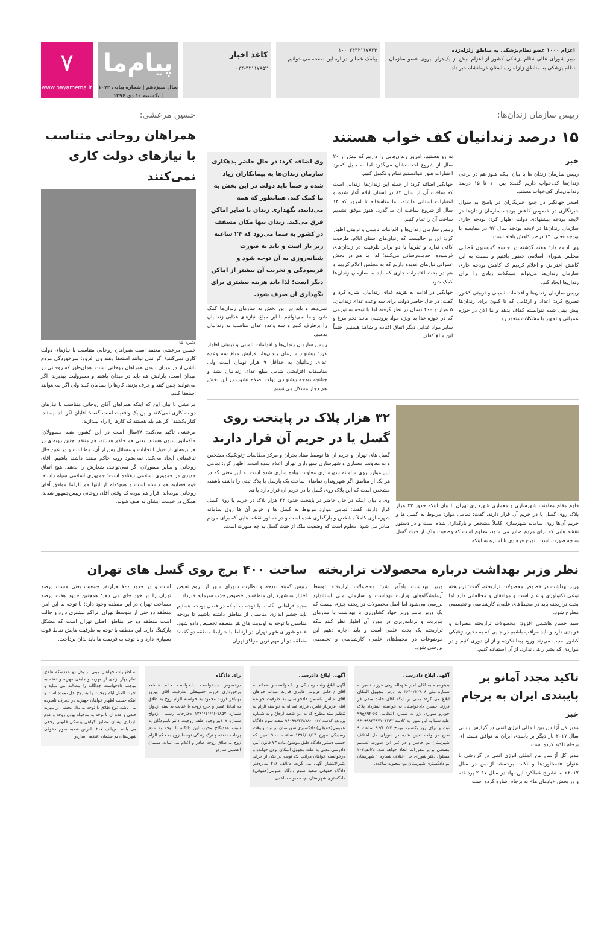اعزام ۱۰۰۰ عضو نظام‌پزشکی به مناطق زلزله‌زده
دبیر شورای عالی نظام پزشکی کشور از اعزام بیش از یک‌هزار نیروی عضو سازمان نظام پزشکی به مناطق زلزله زده استان کرمانشاه خبر داد.
۱۰۰۰۳۴۳۲۱۱۷۸۳۴
پیامک شما را درباره این صفحه می خوانیم
کاغذ اخبار
۰۳۴-۳۲۱۱۷۸۵۲
پیام‌ما
سال سیزدهم | شماره پیاپی ۱۰۷۳ | یکشنبه ۱۰ دی ۱۳۹۶
۷
www.payamema.ir
رییس سازمان زندان‌ها:
۱۵ درصد زندانیان کف خواب هستند
خبر
رییس سازمان زندان ها با بیان اینکه هنوز هم در برخی زندان‌ها کف‌خواب داریم گفت: بین ۱۰ تا ۱۵ درصد زندانیان‌مان کف‌خواب هستند.
اصغر جهانگیر در جمع خبرنگاران در پاسخ به سوال خبرنگاری در خصوص کاهش بودجه سازمان زندان‌ها در لایحه بودجه پیشنهادی دولت اظهار کرد: بودجه جاری سازمان زندان‌ها در لایحه بودجه سال ۹۷ در مقایسه با بودجه فعلی، ۱۳ درصد کاهش یافته است.
وی ادامه داد: هفته گذشته در جلسه کمیسیون قضایی مجلس شورای اسلامی حضور یافتیم و نسبت به این کاهش اعتراض و اعلام کردیم که کاهش بودجه جاری سازمان زندان‌ها می‌تواند مشکلات زیادی را برای زندان‌ها ایجاد کند.
رییس سازمان زندان‌ها و اقدامات تامینی و تربیتی کشور تصریح کرد: اعداد و ارقامی که تا کنون برای زندان‌ها پیش بینی شده نتوانسته کفاف بدهد و ما الان در حوزه عمرانی و تجهیز با مشکلات متعدد رو
به رو هستیم. امروز زندان‌هایی را داریم که بیش از ۲۰ سال از شروع احداث‌شان می‌گذرد اما به دلیل کمبود اعتبارات هنوز نتوانستیم تمام و تکمیل کنیم.
جهانگیر اضافه کرد: از جمله این زندان‌ها، زندانی است که ساخت آن از سال ۸۲ در استان ایلام آغاز شده و اعتبارات استانی داشته، اما متاسفانه تا امروز که ۱۴ سال از شروع ساخت آن می‌گذرد، هنوز موفق نشدیم ساخت آن را تمام کنیم.
رییس سازمان زندان‌ها و اقدامات تامینی و تربیتی اظهار کرد: این در حالیست که زندان‌های استان ایلام، ظرفیت کافی ندارد و تقریباً با دو برابر ظرفیت در زندان‌های فرسوده، خدمت‌رسانی می‌کنند؛ لذا ما هم در بخش عمرانی نیازهای عدیده داریم که به مجلس اعلام کردیم و هم در بحث اعتبارات جاری که باید به سازمان زندان‌ها کمک شود.
جهانگیر در ادامه به هزینه غذای زندانیان اشاره کرد و گفت: در حال حاضر دولت برای سه وعده غذای زندانیان، ۵ هزار و ۴۰۰ تومان در نظر گرفته اما با توجه به تورمی که در حوزه غذا به ویژه مواد پروتئینی مانند تخم مرغ و سایر مواد غذایی دیگر اتفاق افتاده و شاهد هستیم، حتماً این مبلغ کفاف
وی اضافه کرد: در حال حاضر بدهکاری سازمان زندان‌ها به پیمانکاران زیاد شده و حتماً باید دولت در این بخش به ما کمک کند. همانطور که همه می‌دانند، نگهداری زندان با سایر اماکن فرق می‌کند. زندان تنها مکان مسقف در کشور به شما می‌رود که ۲۴ ساعته زیر بار است و باید به صورت شبانه‌روزی به آن توجه شود و فرسودگی و تخریب آن بیشتر از اماکن دیگر است؛ لذا باید هزینه بیشتری برای نگهداری آن صرف شود.
نمی‌دهد و باید در این بخش به سازمان زندان‌ها کمک شود و ما نمی‌توانیم با این مبلغ، نیازهای غذایی زندانیان را برطرف کنیم و سه وعده غذای مناسب به زندانیان بدهیم.
رییس سازمان زندان‌ها و اقدامات تامینی و تربیتی اظهار کرد: پیشنهاد سازمان زندان‌ها، افزایش مبلغ سه وعده غذای زندانیان به حداقل ۹ هزار تومان است ولی متاسفانه افزایشی شامل مبلغ غذای زندانیان نشد و چنانچه بودجه پیشنهادی دولت اصلاح نشود، در این بخش هم دچار مشکل می‌شویم.
قاوم مقام معاونت شهرسازی و معماری شهرداری تهران با بیان اینکه حدود ۳۲ هزار پلاک روی گسل یا در حریم آن قرار دارند، گفت: تمامی موارد مربوط به گسل ها و حریم آن‌ها روی سامانه شهرسازی کاملاً مشخص و بارگذاری شده است و در دستور نقشه هایی که برای مردم صادر می شود، معلوم است که وضعیت ملک از حیث گسل به چه صورت است. تورج فرهادی با اشاره به اینکه
۳۲ هزار پلاک در پایتخت روی گسل یا در حریم آن قرار دارند
گسل های تهران و حریم آن ها توسط ستاد بحران و مرکز مطالعات ژئوتکنیک مشخص و به معاونت معماری و شهرسازی شهرداری تهران اعلام شده است، اظهار کرد: تمامی این موارد روی سامانه شهرسازی معاونت پیاده سازی شده است به این معنی که در هر یک از مناطق اگر شهروندان تقاضای ساخت یک پارسل یا پلاک ثبتی را داشته باشند، مشخص است که این پلاک روی گسل یا در حریم آن قرار دارد یا نه.
وی با بیان اینکه در حال حاضر در پایتخت حدود ۳۲ هزار پلاک در حریم یا روی گسل قرار دارند، گفت: تمامی موارد مربوط به گسل ها و حریم آن ها روی سامانه شهرسازی کاملاً مشخص و بارگذاری شده است و در دستور نقشه هایی که برای مردم صادر می شود، معلوم است که وضعیت ملک از حیث گسل به چه صورت است.
حسین مرعشی:
همراهان روحانی متناسب با نیازهای دولت کاری نمی‌کنند
عکس: ایلنا
حسین مرعشی معتقد است همراهان روحانی متناسب با نیازهای دولت کاری نمی‌کنند/ اگر نمی توانند استعفا دهند وی افزود: سرخوردگی مردم ناشی از در میدان نبودن همراهان روحانی است. همان‌طور که روحانی در میدان است، یارانش هم باید در میدان باشند و مسوولیت بپذیرند. اگر می‌توانند چنین کنند و حرف بزنند، کارها را بسامان کنند ولی اگر نمی‌توانند استعفا کنند.
مرعشی با بیان این که اینکه همراهان آقای روحانی متناسب با نیازهای دولت کاری نمی‌کنند و این یک واقعیت است گفت: آقایان اگر بلد نیستند، کنار بکشند؛ اگر هم بلد هستند که کارها را راه بیندازند.
مرعشی تاکید می‌کند: ۳۸سال است در این کشور، همه مسوولان، حاکمانوزیسیون هستند؛ یعنی هم حاکم هستند، هم منتقد. چنین رویه‌ای در هر برهه‌ای از قبیل انتخابات و مسائل پس از آن، مطالبات و در عین حال تناقضاتی ایجاد می‌کند. نمی‌شود رویه حاکم منتقد داشته باشیم. آقای روحانی و سایر مسوولان اگر نمی‌توانند، شعارش را ندهند. هیچ اتفاق جدیدی در جمهوری اسلامی نیفتاده است؛ جمهوری اسلامی سپاه داشته، قوه قضاییه هم داشته است و هیچ‌کدام از اینها هم الزاما موافق آقای روحانی نبوده‌اند. قرار هم نبوده که وقتی آقای روحانی رییس‌جمهور شدند، همگی در خدمت ایشان به صف شوند.
نظر وزیر بهداشت درباره محصولات تراریخته
وزیر بهداشت در خصوص محصولات تراریخته، گفت: تراریخته نوعی تکنولوژی و علم است و موافقان و مخالفانی دارد اما بحث تراریخته باید در محیط‌های علمی، کارشناسی و تخصصی مطرح شود.
سید حسن هاشمی افزود: محصولات تراریخته مضرات و فوایدی دارد و باید مراقب باشیم در جایی که به ذخیره ژنتیکی کشور آسیب می‌زند ورود پیدا نکرده و از آن دوری کنیم و در مواردی که بشر راهی ندارد، از آن استفاده کنیم.
وزیر بهداشت یادآور شد: محصولات تراریخته توسط آزمایشگاه‌های وزارت بهداشت و سازمان ملی استاندارد بررسی می‌شود اما اصل محصولات تراریخته چیزی نیست که یک وزیر مانند وزیر جهاد کشاورزی یا بهداشت یا سازمان مدیریت و برنامه‌ریزی در مورد آن اظهار نظر کنند بلکه تراریخته یک بحث علمی است و باید اجازه دهیم این موضوعات در محیط‌های علمی، کارشناسی و تخصصی بررسی شود.
ساخت ۴۰۰ برج روی گسل های تهران
رییس کمیته بودجه و نظارت شورای شهر از لزوم تفیض اختیار به شهرداران منطقه در خصوص جذب سرمایه خبرداد.
مجید فراهانی، گفت: با توجه به اینکه در فصل بودجه هستیم باید چشم اندازی مناسبی از مناطق داشته باشیم تا بودجه مناسبی با توجه به اولویت های هر منطقه تخصیص داده شود. عضو شورای شهر تهران در ارتباط با شرایط منطقه دو گفت: منطقه دو از مهم ترین مراکز تهران
است و در حدود ۷۰۰ هزارنفر جمعیت یعنی هشت درصد تهران را در خود جای می دهد؛ همچنین حدود هفت درصد مساحت تهران در این منطقه وجود دارد؛ با توجه به این امر، منطقه دو حتی از متوسط تهران، تراکم بیشتری دارد و جالب است منطقه دو جز مناطق اصلی تهران است که مشکل پارکینگ دارد. این منطقه با توجه به ظرفیت هایش نقاط قوت بسیاری دارد و با توجه به فرصت ها باید بدان پرداخت.
تاکید مجدد آمانو بر پایبندی ایران به برجام
خبر
مدیر کل آژانس بین المللی انرژی اتمی در گزارش پایانی سال ۲۰۱۷ بار دیگر بر پایبندی ایران به توافق هسته ای برجام تاکید کرده است.
مدیر کل آژانس بین المللی انرژی اتمی در گزارشی با عنوان «دستاوردها و نکات برجسته آژانس در سال ۲۰۱۷» به تشریح عملکرد این نهاد در سال ۲۰۱۷ پرداخته و در بخش «پادمان ها» به برجام اشاره کرده است.
آگهی ابلاغ دادرسی
بدینوسیله به اقای امیر شهداله زهی فرزند نصیر به شماره ملی ۳۶۴۰۲۲۲۸۰۸ به ادرس مجهول المکان ابلاغ می گردد مبنی بر اینکه اقای حامد متقی فر فرزند حسین دادخواستی به خواسته استرداد پلاک خودرو سواری پژو به شماره انتظامی ۶۵-۹۹۲ج۹۹ علیه شما به این شورا به کلاسه ۹۶۰۹۹۸۳۴۸۷۱۰۱۲۶۲ ثبت و برای روز یکشنبه مورخ ۹۶/۱۰/۲۴ ساعت ۹ صبح در وقت تعیین شده در شورای حل اختلاف شهرستان بم حاضر و در غیر این صورت تصمیم مقتضی برابر مقررات اتخاذ خواهد شد. م/الف۲۰۴ مسئول دفتر شورای حل اختلاف شماره ۱ شهرستان بم دادگستری شهرستان بم- محبوبه ساعدی
آگهی ابلاغ دادرسی
آگهی ابلاغ وقت رسیدگی و دادخواست و ضمائم به اقای / خانم عزیزناز عامری فرزند عبداله خواهان اقای عباس باشتمن دادخواستی به طرفیت خوانده اقای عزیزناز عامری فرزند عبداله به خواسته الزام به تنظیم سند مطرح که به این شعبه ارجاع و به شماره پرونده کلاسه ۹۶۰۹۹۸۳۴۸۷۸۰۰۰۶۲ شعبه سوم دادگاه عمومی(حقوقی) دادگستری شهرستان بم ثبت و وقت رسیدگی مورخ ۱۳۹۶/۱۱/۱۴ ساعت ۹:۰۰ تعیین که حسب دستور دادگاه طبق موضوع ماده ۷۳ قانون آیین دادرسی مدنی به علت مجهول المکان بودن خوانده و درخواست خواهان مراتب یک نوبت در یکی از جراید کثیرالانتشار آگهی می گردد. م/الف ۲۱۶ مدیردفتر دادگاه حقوقی شعبه سوم دادگاه عمومی(حقوقی) دادگستری شهرستان بم- محبوبه ساعدی
رای دادگاه
درخصوص دادخواست دادخواست خانم فاطمه برخورداری فرزند حسینعلی بطرفیت اقای بهروز بهنیافر فرزند محمود به خواسته الزام زوج به طلاق به لحاظ عسر و حرج زوجه با عنایت به سند ازدواج شماره ۷۸۵۷-۱۳۹۱/۱۱/۲۶ دفترخانه رسمی ازدواج شماره ۱۰۷بم وجود علقه زوجیت دائم نامبردگان به سبب عقدنکاح محرز، این دادگاه با توجه به عدم پرداخت نفقه و ترک زندگی توسط زوج به حکم الزام زوج به طلاق زوجه صادر و اعلام می نماید. سلمان اعظمی ساردو
به اظهارات خواهان مبنی بر بذل دو عددسکه طلای تمام بهار ازادی از مهریه و مابقی مهریه و نفقه به موجب دادخواست جداگانه را مطالبه می نماید و اجرت المثل ایام زوجیت را به زوج بذل نموده است و اینکه حسب اظهار خواهان جهیزیه در تصرف نامبرده می باشد. نوع طلاق با توجه به بذل بخشی از مهریه خلعی و عده ان با توجه به مدخوله بودن زوجه و عدم بازداری ایشان مطابق گواهی پزشکی قانونی رجعی می باشد. م/الف ۲۱۷ دادرس شعبه سوم حقوقی شهرستان بم سلمان اعظمی ساردو